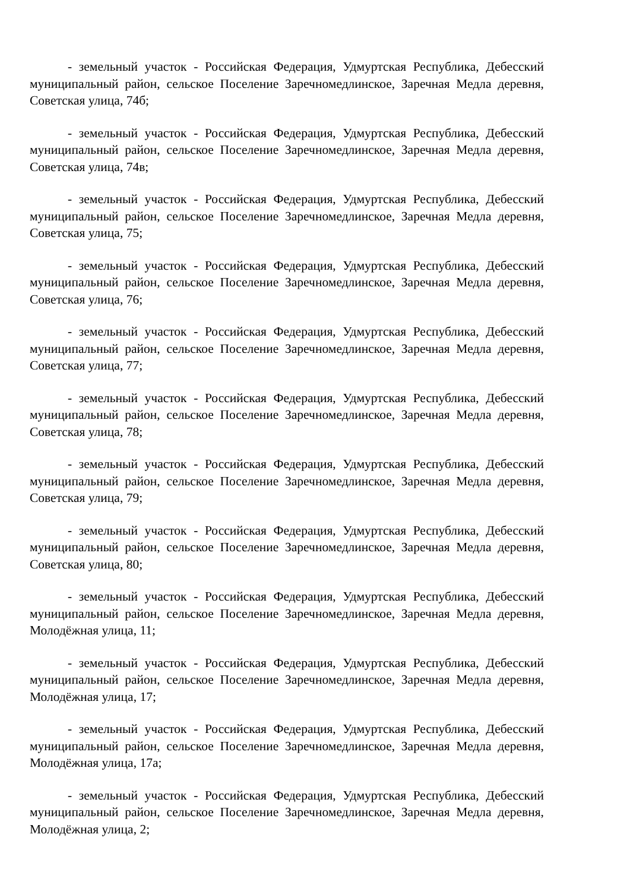- земельный участок - Российская Федерация, Удмуртская Республика, Дебесский муниципальный район, сельское Поселение Заречномедлинское, Заречная Медла деревня, Советская улица, 74б;
- земельный участок - Российская Федерация, Удмуртская Республика, Дебесский муниципальный район, сельское Поселение Заречномедлинское, Заречная Медла деревня, Советская улица, 74в;
- земельный участок - Российская Федерация, Удмуртская Республика, Дебесский муниципальный район, сельское Поселение Заречномедлинское, Заречная Медла деревня, Советская улица, 75;
- земельный участок - Российская Федерация, Удмуртская Республика, Дебесский муниципальный район, сельское Поселение Заречномедлинское, Заречная Медла деревня, Советская улица, 76;
- земельный участок - Российская Федерация, Удмуртская Республика, Дебесский муниципальный район, сельское Поселение Заречномедлинское, Заречная Медла деревня, Советская улица, 77;
- земельный участок - Российская Федерация, Удмуртская Республика, Дебесский муниципальный район, сельское Поселение Заречномедлинское, Заречная Медла деревня, Советская улица, 78;
- земельный участок - Российская Федерация, Удмуртская Республика, Дебесский муниципальный район, сельское Поселение Заречномедлинское, Заречная Медла деревня, Советская улица, 79;
- земельный участок - Российская Федерация, Удмуртская Республика, Дебесский муниципальный район, сельское Поселение Заречномедлинское, Заречная Медла деревня, Советская улица, 80;
- земельный участок - Российская Федерация, Удмуртская Республика, Дебесский муниципальный район, сельское Поселение Заречномедлинское, Заречная Медла деревня, Молодёжная улица, 11;
- земельный участок - Российская Федерация, Удмуртская Республика, Дебесский муниципальный район, сельское Поселение Заречномедлинское, Заречная Медла деревня, Молодёжная улица, 17;
- земельный участок - Российская Федерация, Удмуртская Республика, Дебесский муниципальный район, сельское Поселение Заречномедлинское, Заречная Медла деревня, Молодёжная улица, 17а;
- земельный участок - Российская Федерация, Удмуртская Республика, Дебесский муниципальный район, сельское Поселение Заречномедлинское, Заречная Медла деревня, Молодёжная улица, 2;